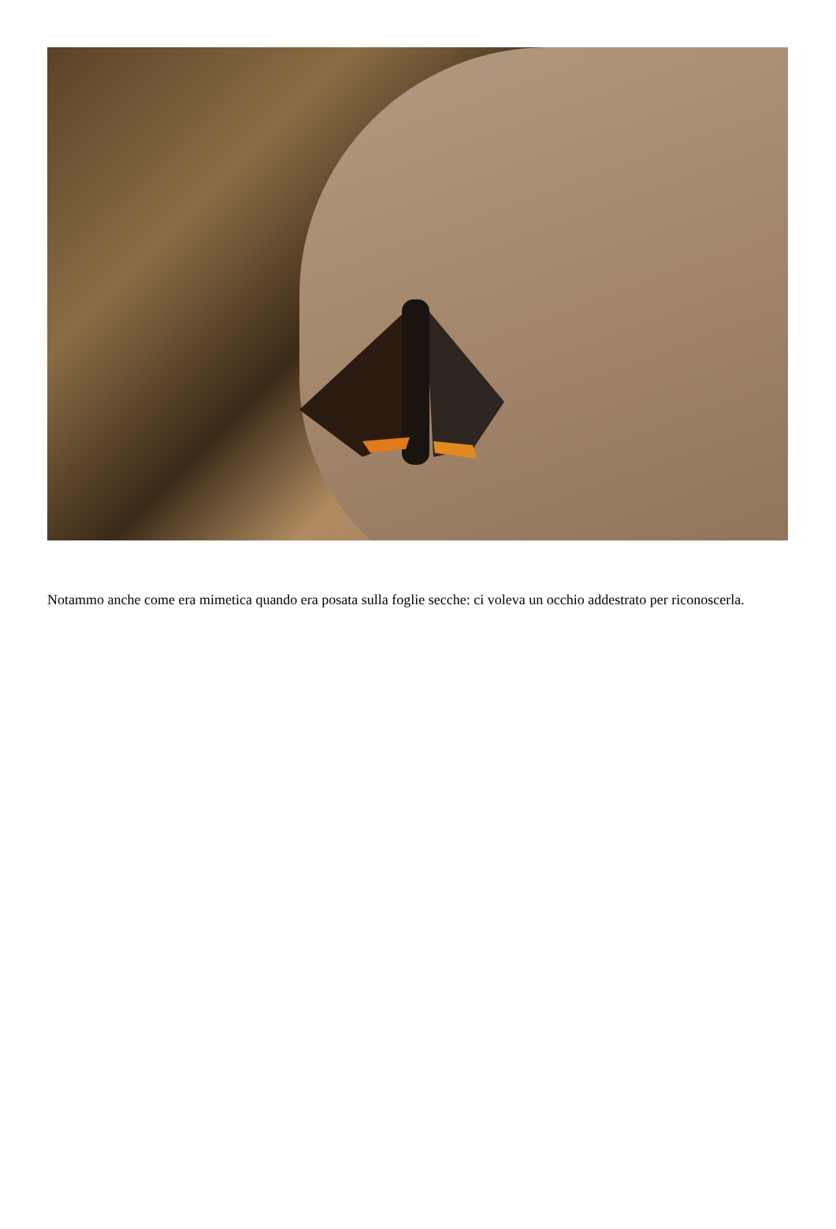Notammo anche come era mimetica quando era posata sulla foglie secche: ci voleva un occhio addestrato per riconoscerla.